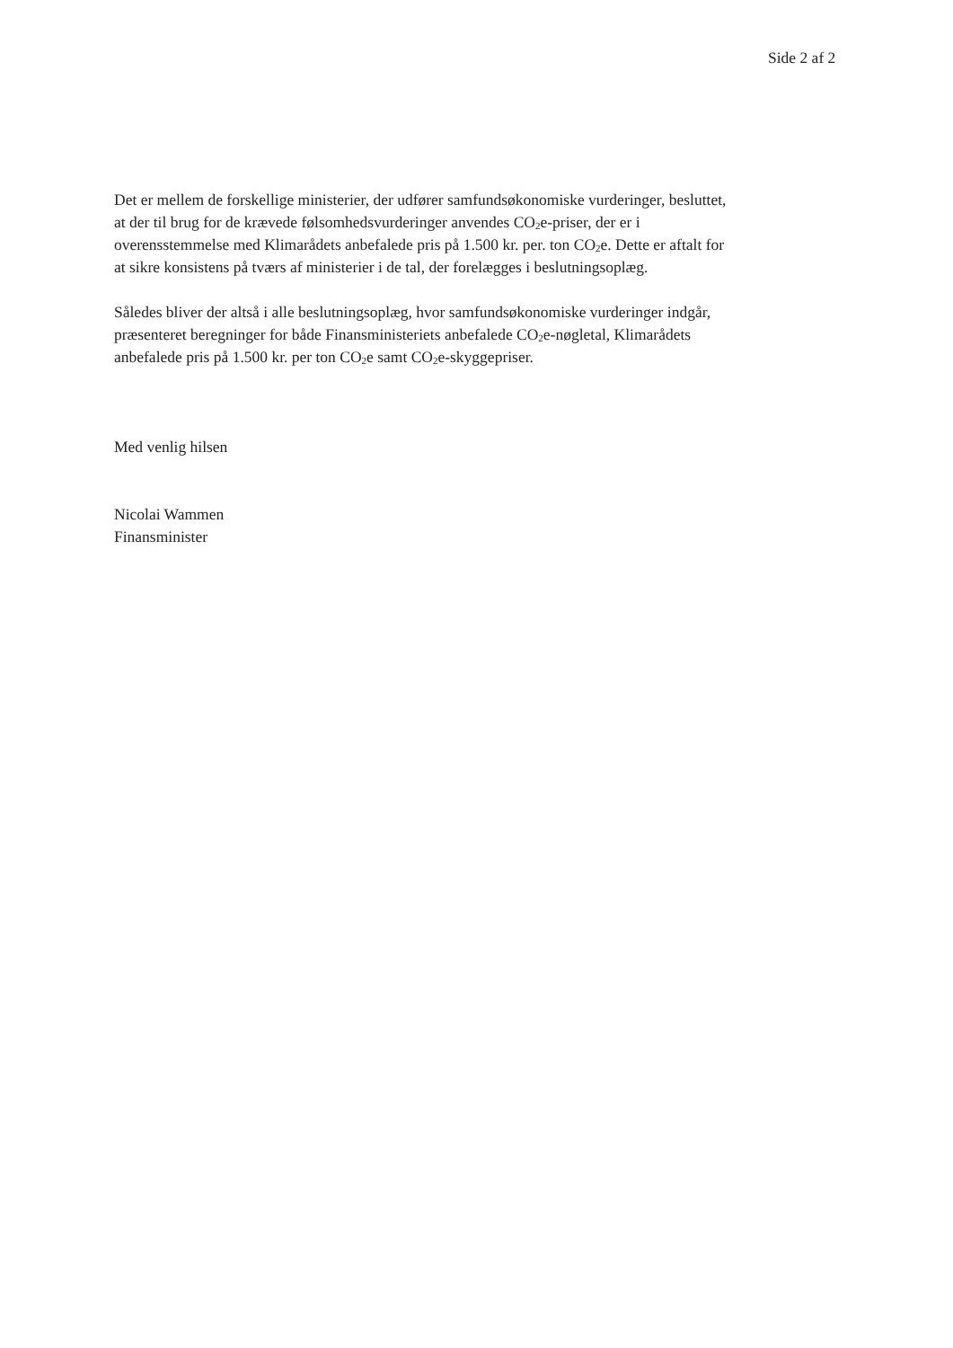Side 2 af 2
Det er mellem de forskellige ministerier, der udfører samfundsøkonomiske vurderinger, besluttet, at der til brug for de krævede følsomhedsvurderinger anvendes CO<sub>2</sub>e-priser, der er i overensstemmelse med Klimarådets anbefalede pris på 1.500 kr. per. ton CO<sub>2</sub>e. Dette er aftalt for at sikre konsistens på tværs af ministerier i de tal, der forelægges i beslutningsoplæg.
Således bliver der altså i alle beslutningsoplæg, hvor samfundsøkonomiske vurderinger indgår, præsenteret beregninger for både Finansministeriets anbefalede CO<sub>2</sub>e-nøgletal, Klimarådets anbefalede pris på 1.500 kr. per ton CO<sub>2</sub>e samt CO<sub>2</sub>e-skyggepriser.
Med venlig hilsen
Nicolai Wammen
Finansminister